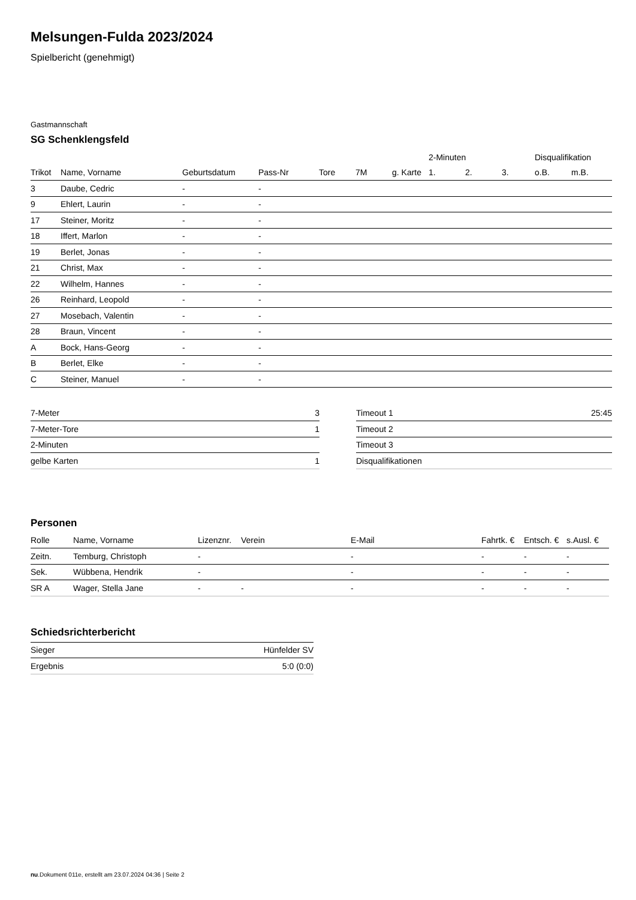Melsungen-Fulda 2023/2024
Spielbericht (genehmigt)
Gastmannschaft
SG Schenklengsfeld
| | | | | | | | 2-Minuten | | | Disqualifikation | |
| --- | --- | --- | --- | --- | --- | --- | --- | --- | --- | --- | --- |
| Trikot | Name, Vorname | Geburtsdatum | Pass-Nr | Tore | 7M | g. Karte | 1. | 2. | 3. | o.B. | m.B. |
| 3 | Daube, Cedric | - | - | | | | | | | | |
| 9 | Ehlert, Laurin | - | - | | | | | | | | |
| 17 | Steiner, Moritz | - | - | | | | | | | | |
| 18 | Iffert, Marlon | - | - | | | | | | | | |
| 19 | Berlet, Jonas | - | - | | | | | | | | |
| 21 | Christ, Max | - | - | | | | | | | | |
| 22 | Wilhelm, Hannes | - | - | | | | | | | | |
| 26 | Reinhard, Leopold | - | - | | | | | | | | |
| 27 | Mosebach, Valentin | - | - | | | | | | | | |
| 28 | Braun, Vincent | - | - | | | | | | | | |
| A | Bock, Hans-Georg | - | - | | | | | | | | |
| B | Berlet, Elke | - | - | | | | | | | | |
| C | Steiner, Manuel | - | - | | | | | | | | |
| 7-Meter | 3 |
| 7-Meter-Tore | 1 |
| 2-Minuten | |
| gelbe Karten | 1 |
| Timeout 1 | 25:45 |
| Timeout 2 | |
| Timeout 3 | |
| Disqualifikationen | |
Personen
| Rolle | Name, Vorname | Lizenznr. | Verein | E-Mail | Fahrtk. € | Entsch. € | s.Ausl. € |
| --- | --- | --- | --- | --- | --- | --- | --- |
| Zeitn. | Temburg, Christoph | - | | - | - | - | - |
| Sek. | Wübbena, Hendrik | - | | - | - | - | - |
| SR A | Wager, Stella Jane | - | - | - | - | - | - |
Schiedsrichterbericht
| Sieger | Hünfelder SV |
| Ergebnis | 5:0 (0:0) |
nu.Dokument 011e, erstellt am 23.07.2024 04:36 | Seite 2